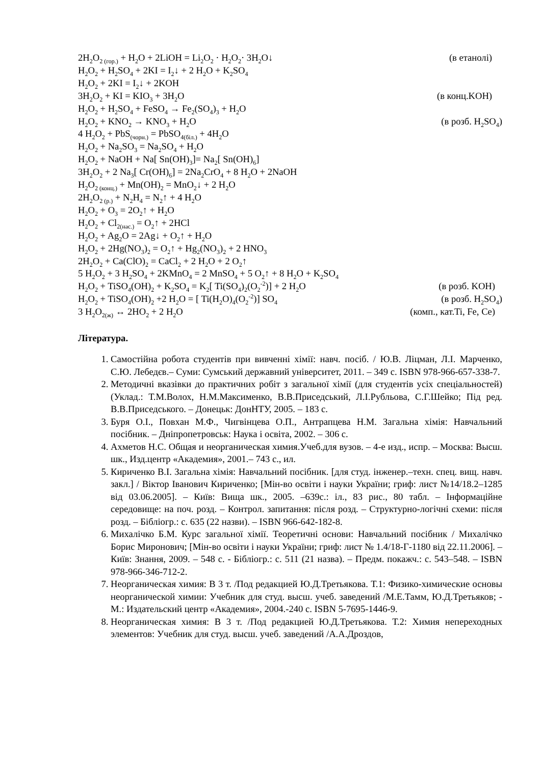2H<sub>2</sub>O<sub>2 (гор.)</sub> + H<sub>2</sub>O + 2LiOH = Li<sub>2</sub>O<sub>2</sub> · H<sub>2</sub>O<sub>2</sub>· 3H<sub>2</sub>O↓ (в етанолі)
H<sub>2</sub>O<sub>2</sub> + H<sub>2</sub>SO<sub>4</sub> + 2KI = I<sub>2</sub>↓ + 2 H<sub>2</sub>O + K<sub>2</sub>SO<sub>4</sub>
H<sub>2</sub>O<sub>2</sub> + 2KI = I<sub>2</sub>↓ + 2KOH
3H<sub>2</sub>O<sub>2</sub> + KI = KIO<sub>3</sub> + 3H<sub>2</sub>O (в конц.KOH)
H<sub>2</sub>O<sub>2</sub> + H<sub>2</sub>SO<sub>4</sub> + FeSO<sub>4</sub> → Fe<sub>2</sub>(SO<sub>4</sub>)<sub>3</sub> + H<sub>2</sub>O
H<sub>2</sub>O<sub>2</sub> + KNO<sub>2</sub> → KNO<sub>3</sub> + H<sub>2</sub>O (в розб. H<sub>2</sub>SO<sub>4</sub>)
4 H<sub>2</sub>O<sub>2</sub> + PbS<sub>(чорн.)</sub> = PbSO<sub>4(біл.)</sub> + 4H<sub>2</sub>O
H<sub>2</sub>O<sub>2</sub> + Na<sub>2</sub>SO<sub>3</sub> = Na<sub>2</sub>SO<sub>4</sub> + H<sub>2</sub>O
H<sub>2</sub>O<sub>2</sub> + NaOH + Na[ Sn(OH)<sub>3</sub>]= Na<sub>2</sub>[ Sn(OH)<sub>6</sub>]
3H<sub>2</sub>O<sub>2</sub> + 2 Na<sub>3</sub>[ Cr(OH)<sub>6</sub>] = 2Na<sub>2</sub>CrO<sub>4</sub> + 8 H<sub>2</sub>O + 2NaOH
H<sub>2</sub>O<sub>2 (конц.)</sub> + Mn(OH)<sub>2</sub> = MnO<sub>2</sub>↓ + 2 H<sub>2</sub>O
2H<sub>2</sub>O<sub>2 (р.)</sub> + N<sub>2</sub>H<sub>4</sub> = N<sub>2</sub>↑ + 4 H<sub>2</sub>O
H<sub>2</sub>O<sub>2</sub> + O<sub>3</sub> = 2O<sub>2</sub>↑ + H<sub>2</sub>O
H<sub>2</sub>O<sub>2</sub> + Cl<sub>2(нас.)</sub> = O<sub>2</sub>↑ + 2HCl
H<sub>2</sub>O<sub>2</sub> + Ag<sub>2</sub>O = 2Ag↓ + O<sub>2</sub>↑ + H<sub>2</sub>O
H<sub>2</sub>O<sub>2</sub> + 2Hg(NO<sub>3</sub>)<sub>2</sub> = O<sub>2</sub>↑ + Hg<sub>2</sub>(NO<sub>3</sub>)<sub>2</sub> + 2 HNO<sub>3</sub>
2H<sub>2</sub>O<sub>2</sub> + Ca(ClO)<sub>2</sub> = CaCl<sub>2</sub> + 2 H<sub>2</sub>O + 2 O<sub>2</sub>↑
5 H<sub>2</sub>O<sub>2</sub> + 3 H<sub>2</sub>SO<sub>4</sub> + 2KMnO<sub>4</sub> = 2 MnSO<sub>4</sub> + 5 O<sub>2</sub>↑ + 8 H<sub>2</sub>O + K<sub>2</sub>SO<sub>4</sub>
H<sub>2</sub>O<sub>2</sub> + TiSO<sub>4</sub>(OH)<sub>2</sub> + K<sub>2</sub>SO<sub>4</sub> = K<sub>2</sub>[ Ti(SO<sub>4</sub>)<sub>2</sub>(O<sub>2</sub><sup>-2</sup>)] + 2 H<sub>2</sub>O (в розб. KOH)
H<sub>2</sub>O<sub>2</sub> + TiSO<sub>4</sub>(OH)<sub>2</sub> +2 H<sub>2</sub>O = [ Ti(H<sub>2</sub>O)<sub>4</sub>(O<sub>2</sub><sup>-2</sup>)] SO<sub>4</sub> (в розб. H<sub>2</sub>SO<sub>4</sub>)
3 H<sub>2</sub>O<sub>2(ж)</sub> ↔ 2HO<sub>2</sub> + 2 H<sub>2</sub>O (комп., кат.Ti, Fe, Ce)
Література.
1. Самостійна робота студентів при вивченні хімії: навч. посіб. / Ю.В. Ліцман, Л.І. Марченко, С.Ю. Лебедєв.– Суми: Сумський державний університет, 2011. – 349 с. ISBN 978-966-657-338-7.
2. Методичні вказівки до практичних робіт з загальної хімії (для студентів усіх спеціальностей) (Уклад.: Т.М.Волох, Н.М.Максименко, В.В.Приседський, Л.І.Рубльова, С.Г.Шейко; Під ред. В.В.Приседського. – Донецьк: ДонНТУ, 2005. – 183 с.
3. Буря О.І., Повхан М.Ф., Чигвінцева О.П., Антрапцева Н.М. Загальна хімія: Навчальний посібник. – Дніпропетровськ: Наука і освіта, 2002. – 306 с.
4. Ахметов Н.С. Общая и неорганическая химия.Учеб.для вузов. – 4-е изд., испр. – Москва: Высш. шк., Изд.центр «Академия», 2001.– 743 с., ил.
5. Кириченко В.І. Загальна хімія: Навчальний посібник. [для студ. інженер.–техн. спец. вищ. навч. закл.] / Віктор Іванович Кириченко; [Мін-во освіти і науки України; гриф: лист №14/18.2–1285 від 03.06.2005]. – Київ: Вища шк., 2005. –639с.: іл., 83 рис., 80 табл. – Інформаційне середовище: на поч. розд. – Контрол. запитання: після розд. – Структурно-логічні схеми: після розд. – Бібліогр.: с. 635 (22 назви). – ISBN 966-642-182-8.
6. Михалічко Б.М. Курс загальної хімії. Теоретичні основи: Навчальний посібник / Михалічко Борис Миронович; [Мін-во освіти і науки України; гриф: лист № 1.4/18-Г-1180 від 22.11.2006]. – Київ: Знання, 2009. – 548 с. - Бібліогр.: с. 511 (21 назва). – Предм. покажч.: с. 543–548. – ISBN 978-966-346-712-2.
7. Неорганическая химия: В 3 т. /Под редакцией Ю.Д.Третьякова. Т.1: Физико-химические основы неорганической химии: Учебник для студ. высш. учеб. заведений /М.Е.Тамм, Ю.Д.Третьяков; - М.: Издательский центр «Академия», 2004.-240 с. ISBN 5-7695-1446-9.
8. Неорганическая химия: В 3 т. /Под редакцией Ю.Д.Третьякова. Т.2: Химия непереходных элементов: Учебник для студ. высш. учеб. заведений /А.А.Дроздов,